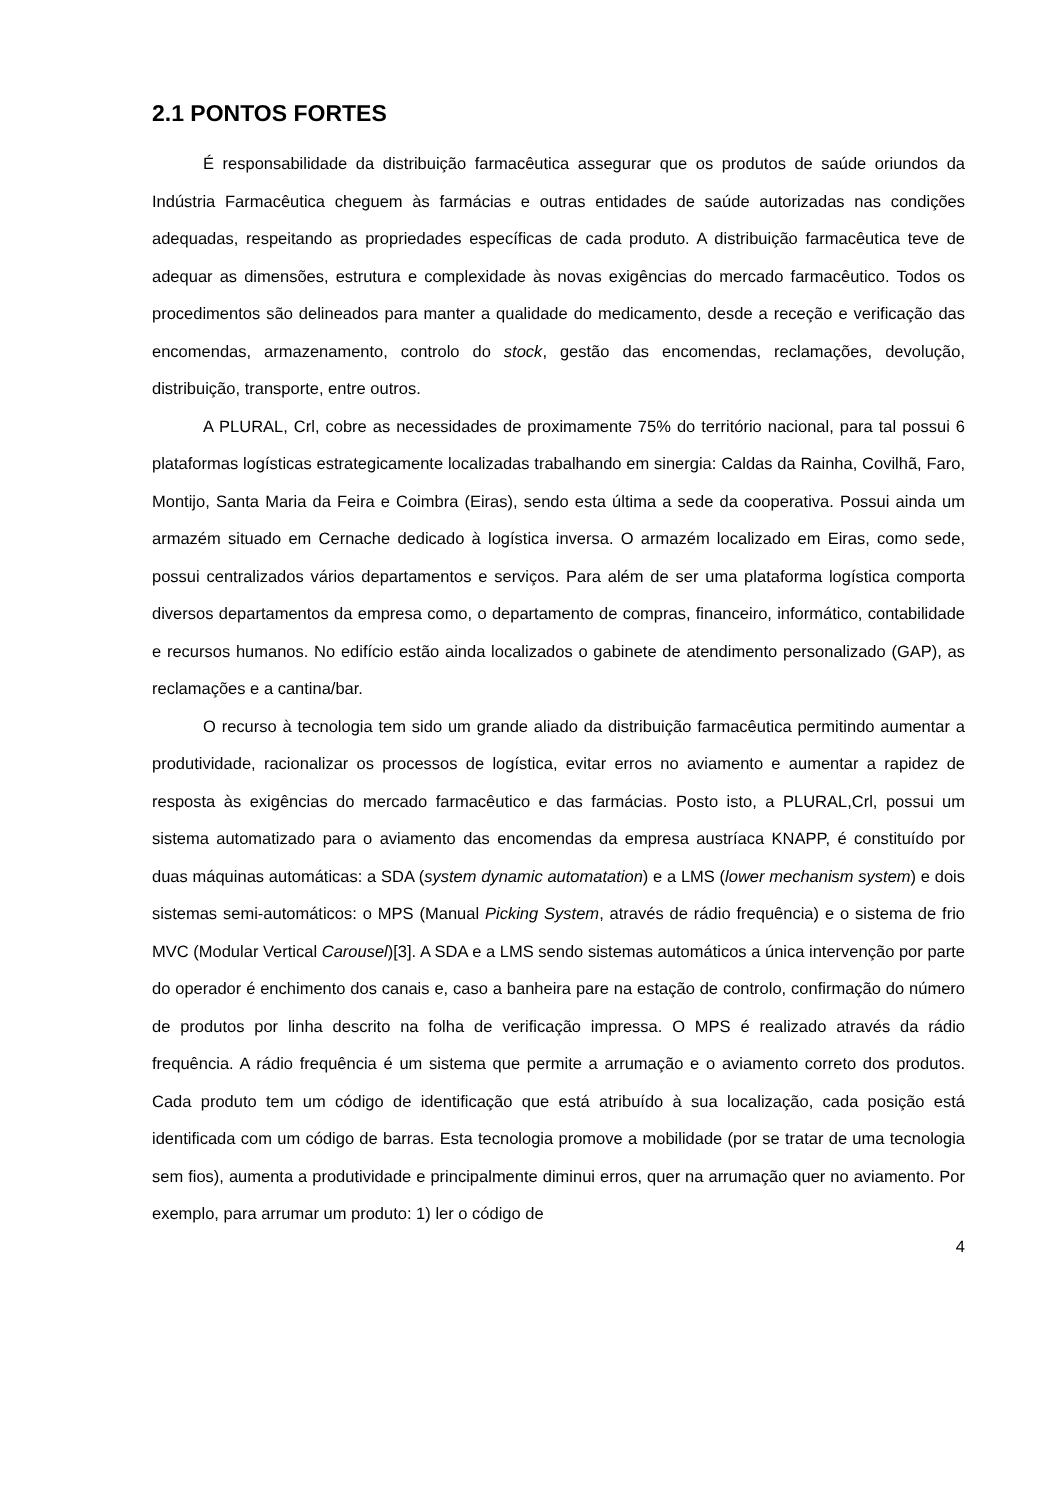2.1 PONTOS FORTES
É responsabilidade da distribuição farmacêutica assegurar que os produtos de saúde oriundos da Indústria Farmacêutica cheguem às farmácias e outras entidades de saúde autorizadas nas condições adequadas, respeitando as propriedades específicas de cada produto. A distribuição farmacêutica teve de adequar as dimensões, estrutura e complexidade às novas exigências do mercado farmacêutico. Todos os procedimentos são delineados para manter a qualidade do medicamento, desde a receção e verificação das encomendas, armazenamento, controlo do stock, gestão das encomendas, reclamações, devolução, distribuição, transporte, entre outros.
A PLURAL, Crl, cobre as necessidades de proximamente 75% do território nacional, para tal possui 6 plataformas logísticas estrategicamente localizadas trabalhando em sinergia: Caldas da Rainha, Covilhã, Faro, Montijo, Santa Maria da Feira e Coimbra (Eiras), sendo esta última a sede da cooperativa. Possui ainda um armazém situado em Cernache dedicado à logística inversa. O armazém localizado em Eiras, como sede, possui centralizados vários departamentos e serviços. Para além de ser uma plataforma logística comporta diversos departamentos da empresa como, o departamento de compras, financeiro, informático, contabilidade e recursos humanos. No edifício estão ainda localizados o gabinete de atendimento personalizado (GAP), as reclamações e a cantina/bar.
O recurso à tecnologia tem sido um grande aliado da distribuição farmacêutica permitindo aumentar a produtividade, racionalizar os processos de logística, evitar erros no aviamento e aumentar a rapidez de resposta às exigências do mercado farmacêutico e das farmácias. Posto isto, a PLURAL,Crl, possui um sistema automatizado para o aviamento das encomendas da empresa austríaca KNAPP, é constituído por duas máquinas automáticas: a SDA (system dynamic automatation) e a LMS (lower mechanism system) e dois sistemas semi-automáticos: o MPS (Manual Picking System, através de rádio frequência) e o sistema de frio MVC (Modular Vertical Carousel)[3]. A SDA e a LMS sendo sistemas automáticos a única intervenção por parte do operador é enchimento dos canais e, caso a banheira pare na estação de controlo, confirmação do número de produtos por linha descrito na folha de verificação impressa. O MPS é realizado através da rádio frequência. A rádio frequência é um sistema que permite a arrumação e o aviamento correto dos produtos. Cada produto tem um código de identificação que está atribuído à sua localização, cada posição está identificada com um código de barras. Esta tecnologia promove a mobilidade (por se tratar de uma tecnologia sem fios), aumenta a produtividade e principalmente diminui erros, quer na arrumação quer no aviamento. Por exemplo, para arrumar um produto: 1) ler o código de
4